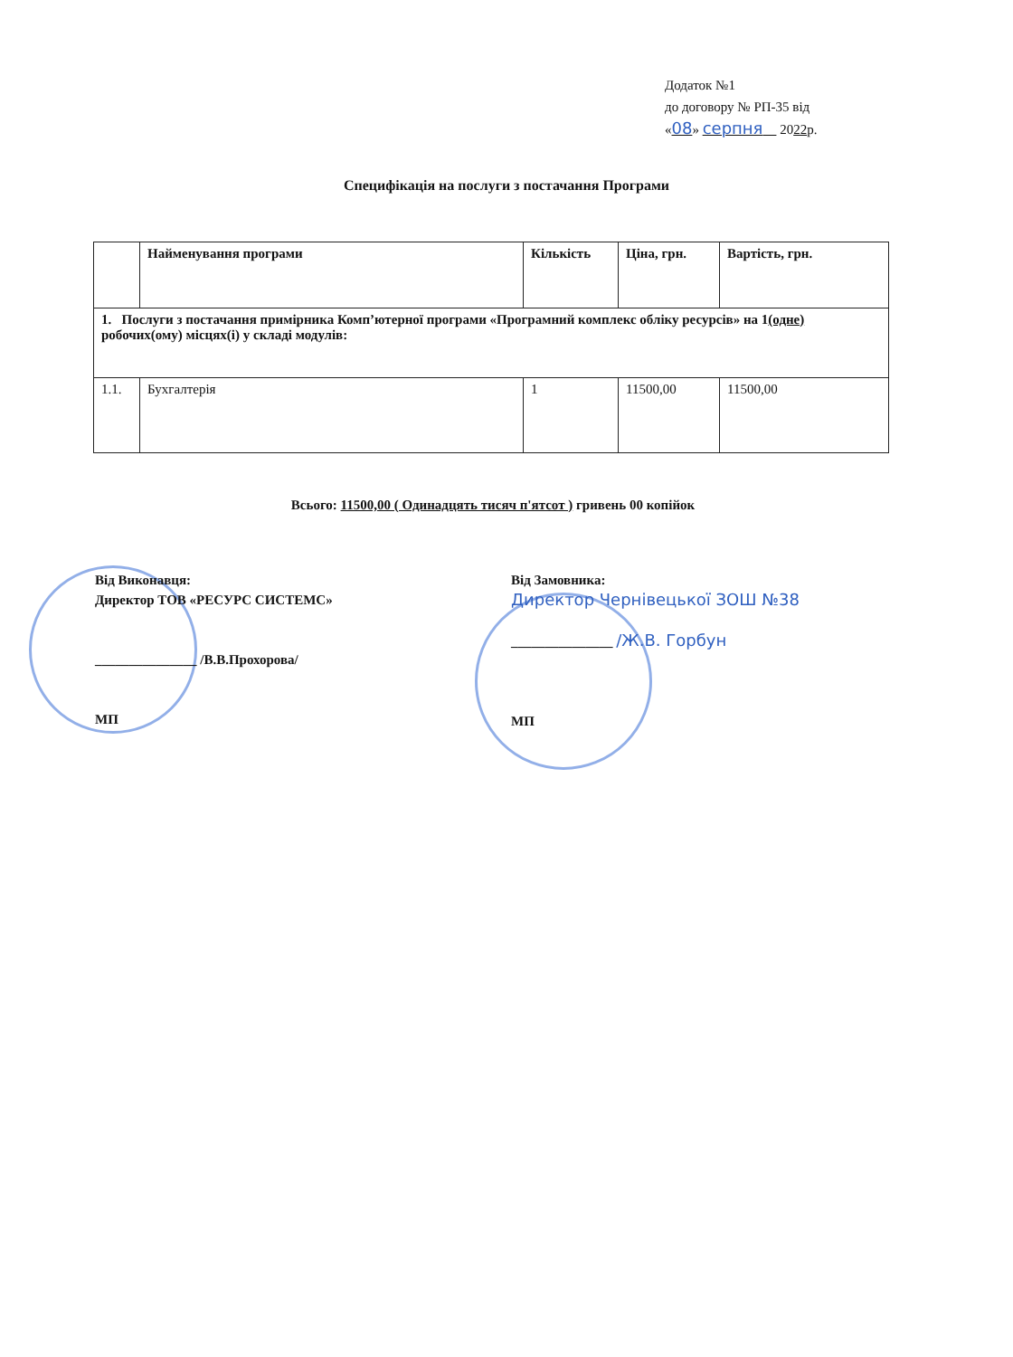Додаток №1
до договору № РП-35 від
«08» серпня 2022р.
Специфікація на послуги з постачання Програми
| | Найменування програми | Кількість | Ціна, грн. | Вартість, грн. |
| --- | --- | --- | --- | --- |
| 1. Послуги з постачання примірника Комп’ютерної програми «Програмний комплекс обліку ресурсів» на 1 (одне) робочих(ому) місцях(і) у складі модулів: | | | | |
| 1.1. | Бухгалтерія | 1 | 11500,00 | 11500,00 |
Всього: 11500,00 ( Одинадцять тисяч п'ятсот ) гривень 00 копійок
Від Виконавця:
Директор ТОВ «РЕСУРС СИСТЕМС»
_______________ /В.В.Прохорова/
МП
Від Замовника:
Директор Чернівецької ЗОШ №38
_______________ /Ж.В. Горбун
МП